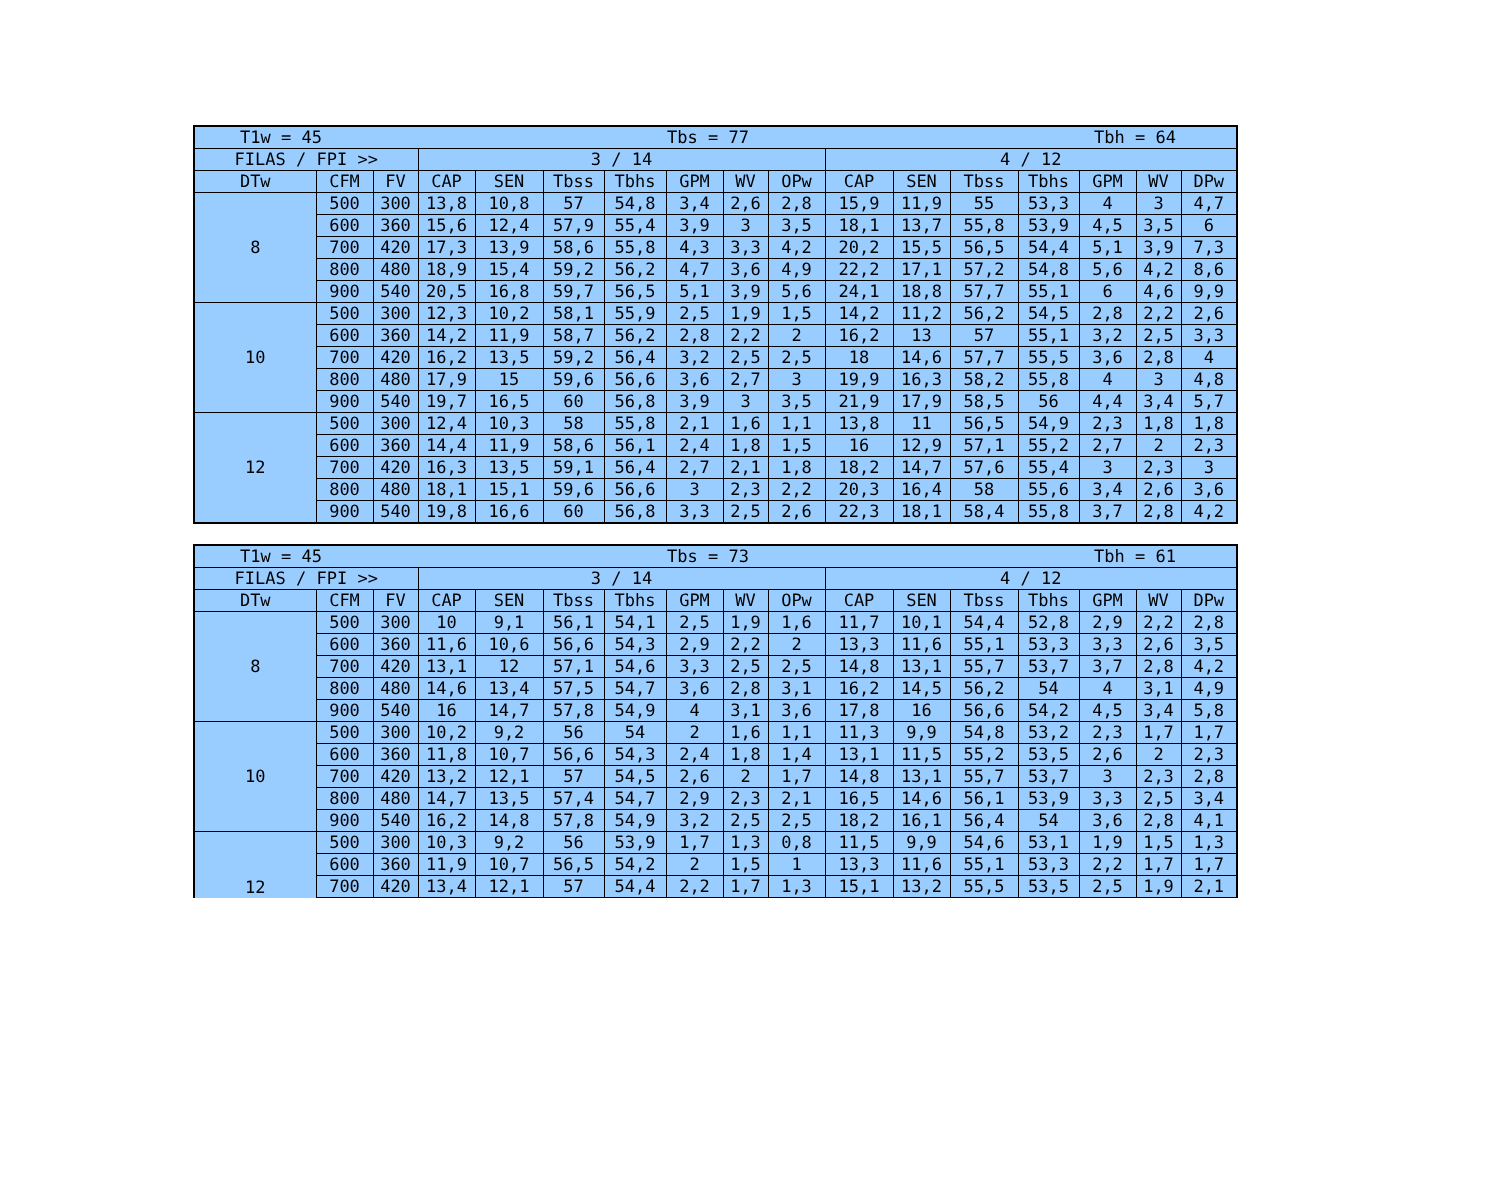| T1w = 45 Tbs = 77 Tbh = 64 | | | | | | | | | | | | | | | | |
| --- | --- | --- | --- | --- | --- | --- | --- | --- | --- | --- | --- | --- | --- | --- | --- | --- |
| FILAS / FPI >> | | | 3 / 14 | | | | | | | 4 / 12 | | | | | | |
| DTw | CFM | FV | CAP | SEN | Tbss | Tbhs | GPM | WV | OPw | CAP | SEN | Tbss | Tbhs | GPM | WV | DPw |
| 8 | 500 | 300 | 13,8 | 10,8 | 57 | 54,8 | 3,4 | 2,6 | 2,8 | 15,9 | 11,9 | 55 | 53,3 | 4 | 3 | 4,7 |
| | 600 | 360 | 15,6 | 12,4 | 57,9 | 55,4 | 3,9 | 3 | 3,5 | 18,1 | 13,7 | 55,8 | 53,9 | 4,5 | 3,5 | 6 |
| | 700 | 420 | 17,3 | 13,9 | 58,6 | 55,8 | 4,3 | 3,3 | 4,2 | 20,2 | 15,5 | 56,5 | 54,4 | 5,1 | 3,9 | 7,3 |
| | 800 | 480 | 18,9 | 15,4 | 59,2 | 56,2 | 4,7 | 3,6 | 4,9 | 22,2 | 17,1 | 57,2 | 54,8 | 5,6 | 4,2 | 8,6 |
| | 900 | 540 | 20,5 | 16,8 | 59,7 | 56,5 | 5,1 | 3,9 | 5,6 | 24,1 | 18,8 | 57,7 | 55,1 | 6 | 4,6 | 9,9 |
| 10 | 500 | 300 | 12,3 | 10,2 | 58,1 | 55,9 | 2,5 | 1,9 | 1,5 | 14,2 | 11,2 | 56,2 | 54,5 | 2,8 | 2,2 | 2,6 |
| | 600 | 360 | 14,2 | 11,9 | 58,7 | 56,2 | 2,8 | 2,2 | 2 | 16,2 | 13 | 57 | 55,1 | 3,2 | 2,5 | 3,3 |
| | 700 | 420 | 16,2 | 13,5 | 59,2 | 56,4 | 3,2 | 2,5 | 2,5 | 18 | 14,6 | 57,7 | 55,5 | 3,6 | 2,8 | 4 |
| | 800 | 480 | 17,9 | 15 | 59,6 | 56,6 | 3,6 | 2,7 | 3 | 19,9 | 16,3 | 58,2 | 55,8 | 4 | 3 | 4,8 |
| | 900 | 540 | 19,7 | 16,5 | 60 | 56,8 | 3,9 | 3 | 3,5 | 21,9 | 17,9 | 58,5 | 56 | 4,4 | 3,4 | 5,7 |
| 12 | 500 | 300 | 12,4 | 10,3 | 58 | 55,8 | 2,1 | 1,6 | 1,1 | 13,8 | 11 | 56,5 | 54,9 | 2,3 | 1,8 | 1,8 |
| | 600 | 360 | 14,4 | 11,9 | 58,6 | 56,1 | 2,4 | 1,8 | 1,5 | 16 | 12,9 | 57,1 | 55,2 | 2,7 | 2 | 2,3 |
| | 700 | 420 | 16,3 | 13,5 | 59,1 | 56,4 | 2,7 | 2,1 | 1,8 | 18,2 | 14,7 | 57,6 | 55,4 | 3 | 2,3 | 3 |
| | 800 | 480 | 18,1 | 15,1 | 59,6 | 56,6 | 3 | 2,3 | 2,2 | 20,3 | 16,4 | 58 | 55,6 | 3,4 | 2,6 | 3,6 |
| | 900 | 540 | 19,8 | 16,6 | 60 | 56,8 | 3,3 | 2,5 | 2,6 | 22,3 | 18,1 | 58,4 | 55,8 | 3,7 | 2,8 | 4,2 |
| T1w = 45 Tbs = 73 Tbh = 61 | | | | | | | | | | | | | | | | |
| --- | --- | --- | --- | --- | --- | --- | --- | --- | --- | --- | --- | --- | --- | --- | --- | --- |
| FILAS / FPI >> | | | 3 / 14 | | | | | | | 4 / 12 | | | | | | |
| DTw | CFM | FV | CAP | SEN | Tbss | Tbhs | GPM | WV | OPw | CAP | SEN | Tbss | Tbhs | GPM | WV | DPw |
| 8 | 500 | 300 | 10 | 9,1 | 56,1 | 54,1 | 2,5 | 1,9 | 1,6 | 11,7 | 10,1 | 54,4 | 52,8 | 2,9 | 2,2 | 2,8 |
| | 600 | 360 | 11,6 | 10,6 | 56,6 | 54,3 | 2,9 | 2,2 | 2 | 13,3 | 11,6 | 55,1 | 53,3 | 3,3 | 2,6 | 3,5 |
| | 700 | 420 | 13,1 | 12 | 57,1 | 54,6 | 3,3 | 2,5 | 2,5 | 14,8 | 13,1 | 55,7 | 53,7 | 3,7 | 2,8 | 4,2 |
| | 800 | 480 | 14,6 | 13,4 | 57,5 | 54,7 | 3,6 | 2,8 | 3,1 | 16,2 | 14,5 | 56,2 | 54 | 4 | 3,1 | 4,9 |
| | 900 | 540 | 16 | 14,7 | 57,8 | 54,9 | 4 | 3,1 | 3,6 | 17,8 | 16 | 56,6 | 54,2 | 4,5 | 3,4 | 5,8 |
| 10 | 500 | 300 | 10,2 | 9,2 | 56 | 54 | 2 | 1,6 | 1,1 | 11,3 | 9,9 | 54,8 | 53,2 | 2,3 | 1,7 | 1,7 |
| | 600 | 360 | 11,8 | 10,7 | 56,6 | 54,3 | 2,4 | 1,8 | 1,4 | 13,1 | 11,5 | 55,2 | 53,5 | 2,6 | 2 | 2,3 |
| | 700 | 420 | 13,2 | 12,1 | 57 | 54,5 | 2,6 | 2 | 1,7 | 14,8 | 13,1 | 55,7 | 53,7 | 3 | 2,3 | 2,8 |
| | 800 | 480 | 14,7 | 13,5 | 57,4 | 54,7 | 2,9 | 2,3 | 2,1 | 16,5 | 14,6 | 56,1 | 53,9 | 3,3 | 2,5 | 3,4 |
| | 900 | 540 | 16,2 | 14,8 | 57,8 | 54,9 | 3,2 | 2,5 | 2,5 | 18,2 | 16,1 | 56,4 | 54 | 3,6 | 2,8 | 4,1 |
| 12 | 500 | 300 | 10,3 | 9,2 | 56 | 53,9 | 1,7 | 1,3 | 0,8 | 11,5 | 9,9 | 54,6 | 53,1 | 1,9 | 1,5 | 1,3 |
| | 600 | 360 | 11,9 | 10,7 | 56,5 | 54,2 | 2 | 1,5 | 1 | 13,3 | 11,6 | 55,1 | 53,3 | 2,2 | 1,7 | 1,7 |
| | 700 | 420 | 13,4 | 12,1 | 57 | 54,4 | 2,2 | 1,7 | 1,3 | 15,1 | 13,2 | 55,5 | 53,5 | 2,5 | 1,9 | 2,1 |